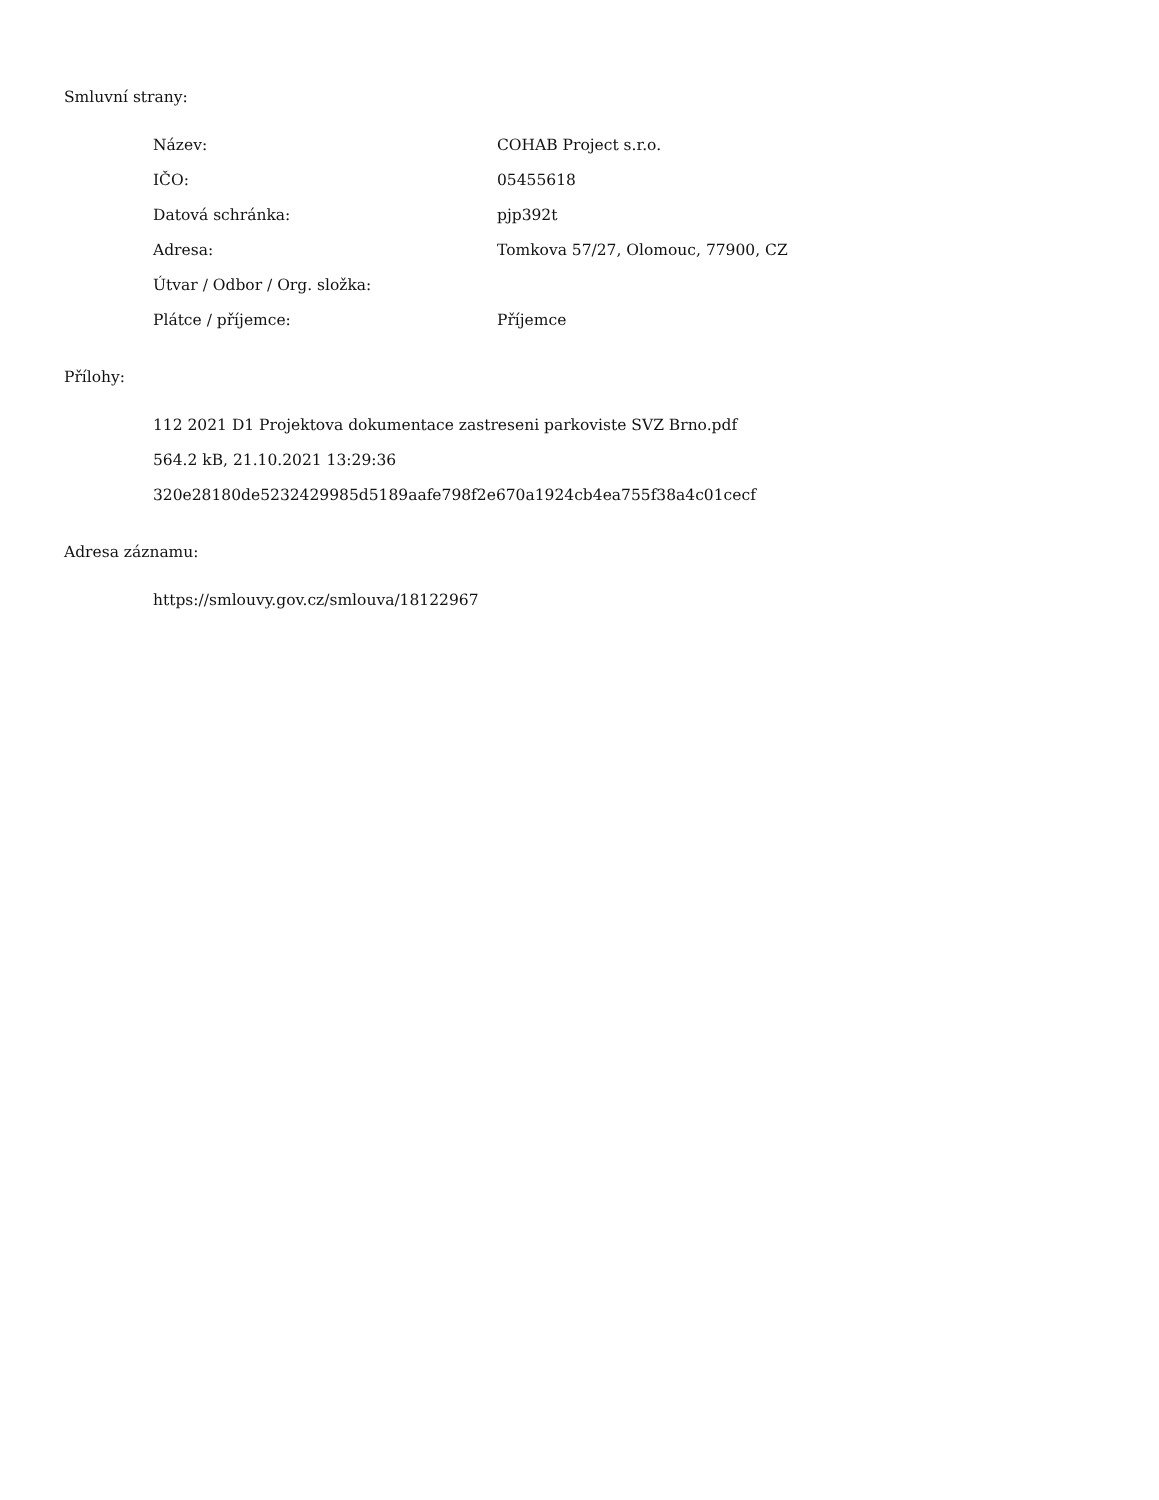Smluvní strany:
| Název: | COHAB Project s.r.o. |
| IČO: | 05455618 |
| Datová schránka: | pjp392t |
| Adresa: | Tomkova 57/27, Olomouc, 77900, CZ |
| Útvar / Odbor / Org. složka: | |
| Plátce / příjemce: | Příjemce |
Přílohy:
112 2021 D1 Projektova dokumentace zastreseni parkoviste SVZ Brno.pdf
564.2 kB, 21.10.2021 13:29:36
320e28180de5232429985d5189aafe798f2e670a1924cb4ea755f38a4c01cecf
Adresa záznamu:
https://smlouvy.gov.cz/smlouva/18122967